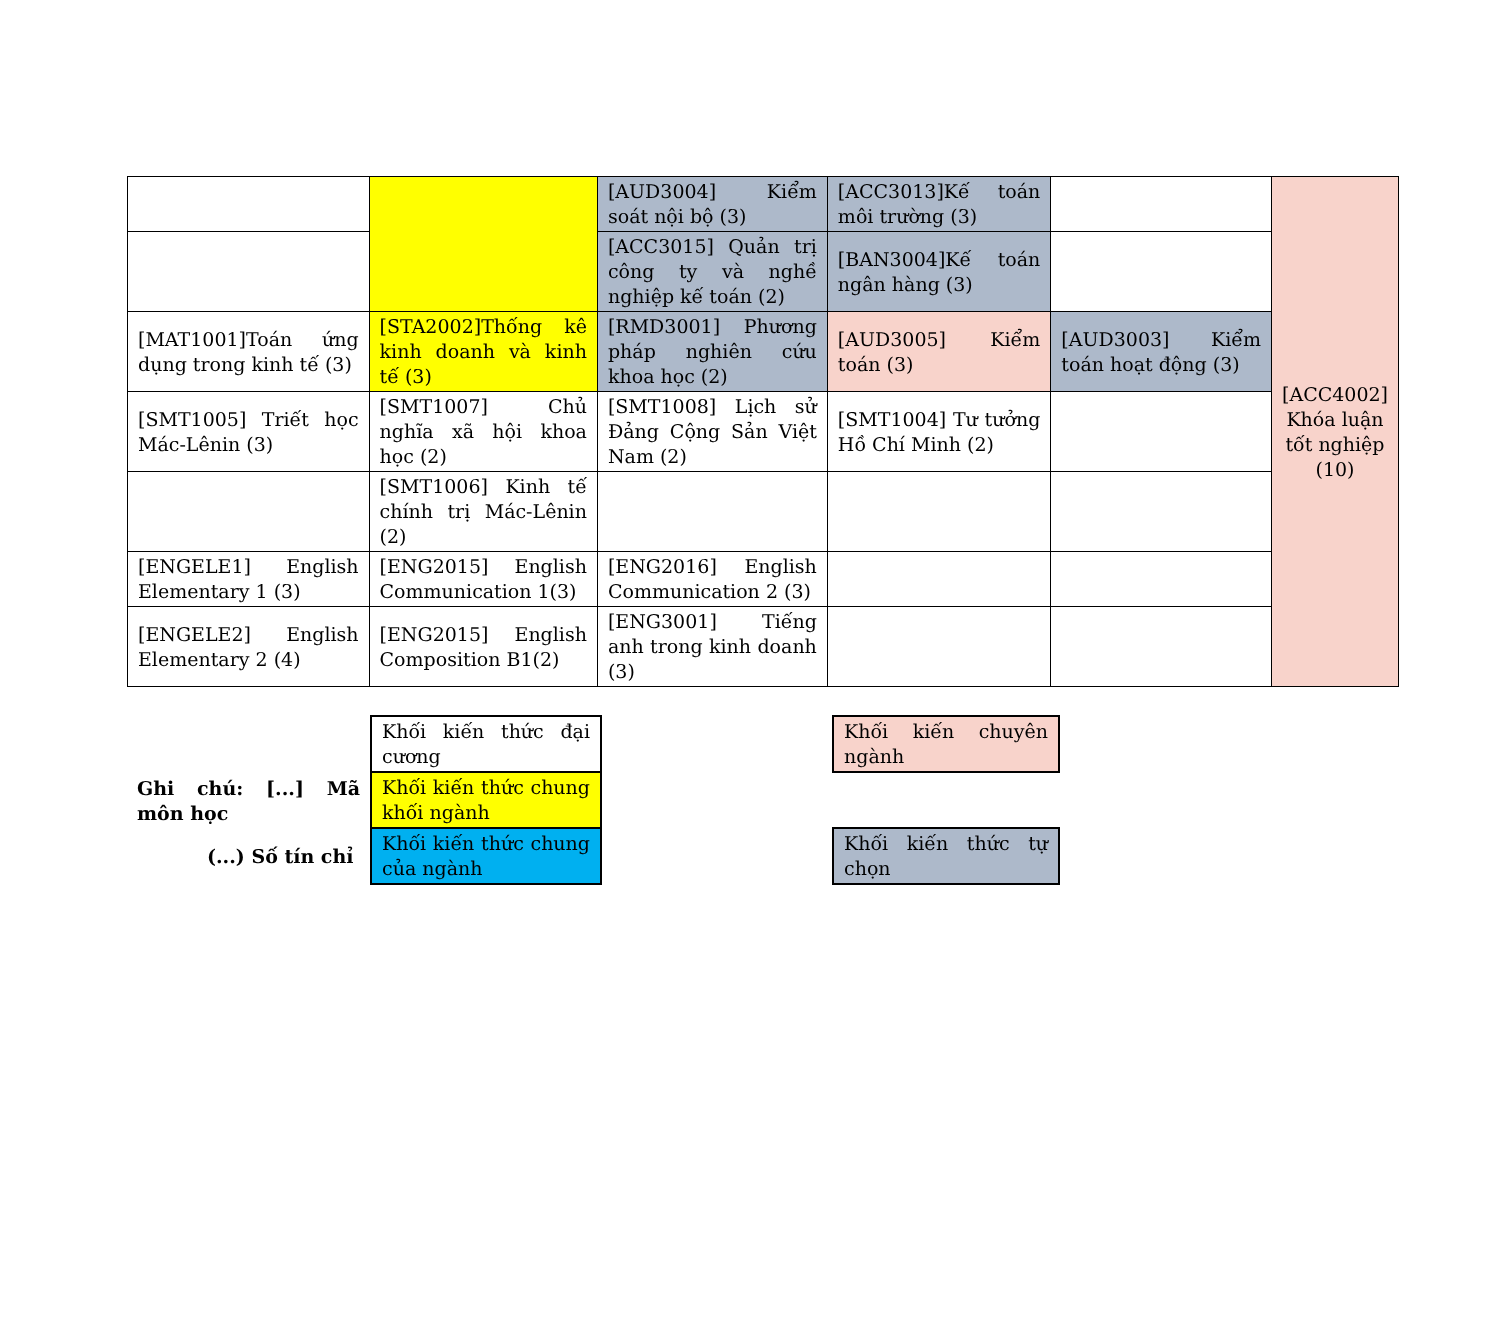| | | [AUD3004] Kiểm soát nội bộ (3) | [ACC3013]Kế toán môi trường (3) | | [ACC4002] Khóa luận tốt nghiệp (10) |
| | | [ACC3015] Quản trị công ty và nghề nghiệp kế toán (2) | [BAN3004]Kế toán ngân hàng (3) | | |
| [MAT1001]Toán ứng dụng trong kinh tế (3) | [STA2002]Thống kê kinh doanh và kinh tế (3) | [RMD3001] Phương pháp nghiên cứu khoa học (2) | [AUD3005] Kiểm toán (3) | [AUD3003] Kiểm toán hoạt động (3) | |
| [SMT1005] Triết học Mác-Lênin (3) | [SMT1007] Chủ nghĩa xã hội khoa học (2) | [SMT1008] Lịch sử Đảng Cộng Sản Việt Nam (2) | [SMT1004] Tư tưởng Hồ Chí Minh (2) | | |
| | [SMT1006] Kinh tế chính trị Mác-Lênin (2) | | | | |
| [ENGELE1] English Elementary 1 (3) | [ENG2015] English Communication 1(3) | [ENG2016] English Communication 2 (3) | | | |
| [ENGELE2] English Elementary 2 (4) | [ENG2015] English Composition B1(2) | [ENG3001] Tiếng anh trong kinh doanh (3) | | | |
| Ghi chú: [...] Mã môn học | Khối kiến thức đại cương | | Khối kiến chuyên ngành |
| | Khối kiến thức chung khối ngành | | |
| (...) Số tín chỉ | Khối kiến thức chung của ngành | | Khối kiến thức tự chọn |